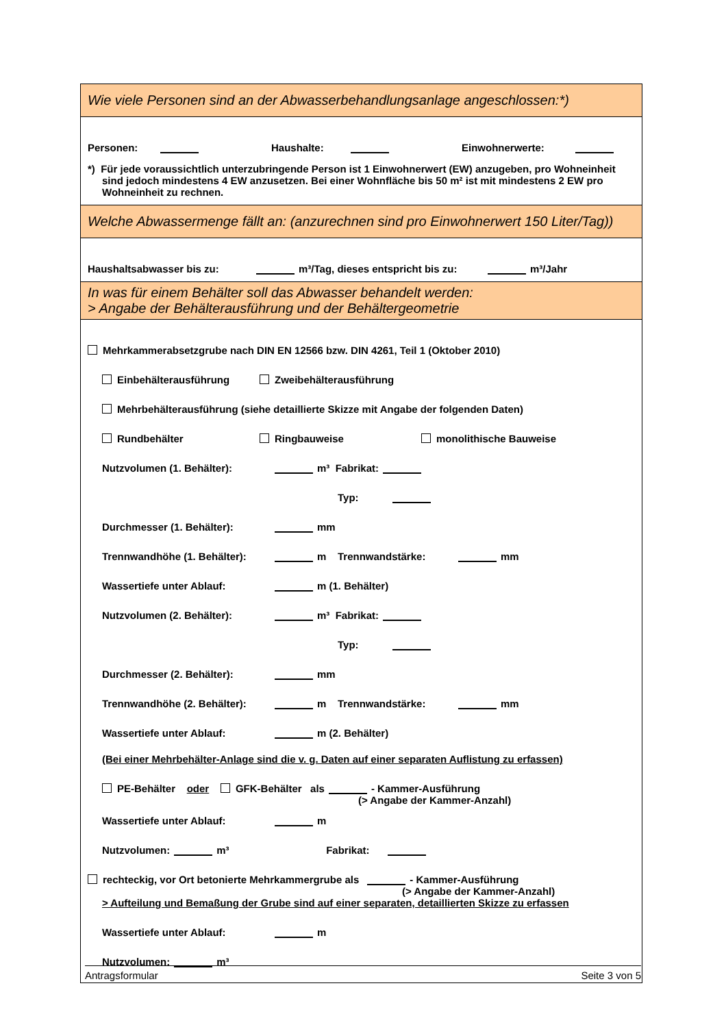Wie viele Personen sind an der Abwasserbehandlungsanlage angeschlossen:*)
Personen: Haushalte: Einwohnerwerte:
*) Für jede voraussichtlich unterzubringende Person ist 1 Einwohnerwert (EW) anzugeben, pro Wohneinheit sind jedoch mindestens 4 EW anzusetzen. Bei einer Wohnfläche bis 50 m² ist mit mindestens 2 EW pro Wohneinheit zu rechnen.
Welche Abwassermenge fällt an: (anzurechnen sind pro Einwohnerwert 150 Liter/Tag))
Haushaltsabwasser bis zu: m³/Tag, dieses entspricht bis zu: m³/Jahr
In was für einem Behälter soll das Abwasser behandelt werden:
> Angabe der Behälterausführung und der Behältergeometrie
Mehrkammerabsetzgrube nach DIN EN 12566 bzw. DIN 4261, Teil 1 (Oktober 2010)
Einbehälterausführung Zweibehälterausführung
Mehrbehälterausführung (siehe detaillierte Skizze mit Angabe der folgenden Daten)
Rundbehälter Ringbauweise monolithische Bauweise
Nutzvolumen (1. Behälter): m³ Fabrikat:
Typ:
Durchmesser (1. Behälter): mm
Trennwandhöhe (1. Behälter): m Trennwandstärke: mm
Wassertiefe unter Ablauf: m (1. Behälter)
Nutzvolumen (2. Behälter): m³ Fabrikat:
Typ:
Durchmesser (2. Behälter): mm
Trennwandhöhe (2. Behälter): m Trennwandstärke: mm
Wassertiefe unter Ablauf: m (2. Behälter)
(Bei einer Mehrbehälter-Anlage sind die v. g. Daten auf einer separaten Auflistung zu erfassen)
PE-Behälter oder GFK-Behälter als - Kammer-Ausführung
(> Angabe der Kammer-Anzahl)
Wassertiefe unter Ablauf: m
Nutzvolumen: m³ Fabrikat:
rechteckig, vor Ort betonierte Mehrkammergrube als - Kammer-Ausführung
(> Angabe der Kammer-Anzahl)
> Aufteilung und Bemaßung der Grube sind auf einer separaten, detaillierten Skizze zu erfassen
Wassertiefe unter Ablauf: m
Nutzvolumen: m³
Antragsformular Seite 3 von 5